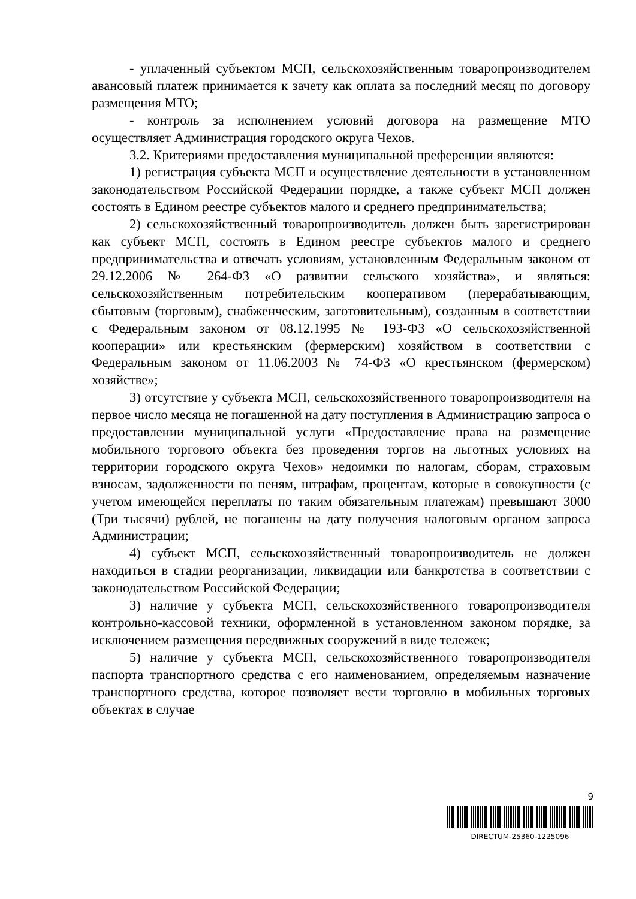- уплаченный субъектом МСП, сельскохозяйственным товаропроизводителем авансовый платеж принимается к зачету как оплата за последний месяц по договору размещения МТО;
- контроль за исполнением условий договора на размещение МТО осуществляет Администрация городского округа Чехов.
3.2. Критериями предоставления муниципальной преференции являются:
1) регистрация субъекта МСП и осуществление деятельности в установленном законодательством Российской Федерации порядке, а также субъект МСП должен состоять в Едином реестре субъектов малого и среднего предпринимательства;
2) сельскохозяйственный товаропроизводитель должен быть зарегистрирован как субъект МСП, состоять в Едином реестре субъектов малого и среднего предпринимательства и отвечать условиям, установленным Федеральным законом от 29.12.2006 № 264-ФЗ «О развитии сельского хозяйства», и являться: сельскохозяйственным потребительским кооперативом (перерабатывающим, сбытовым (торговым), снабженческим, заготовительным), созданным в соответствии с Федеральным законом от 08.12.1995 № 193-ФЗ «О сельскохозяйственной кооперации» или крестьянским (фермерским) хозяйством в соответствии с Федеральным законом от 11.06.2003 № 74-ФЗ «О крестьянском (фермерском) хозяйстве»;
3) отсутствие у субъекта МСП, сельскохозяйственного товаропроизводителя на первое число месяца не погашенной на дату поступления в Администрацию запроса о предоставлении муниципальной услуги «Предоставление права на размещение мобильного торгового объекта без проведения торгов на льготных условиях на территории городского округа Чехов» недоимки по налогам, сборам, страховым взносам, задолженности по пеням, штрафам, процентам, которые в совокупности (с учетом имеющейся переплаты по таким обязательным платежам) превышают 3000 (Три тысячи) рублей, не погашены на дату получения налоговым органом запроса Администрации;
4) субъект МСП, сельскохозяйственный товаропроизводитель не должен находиться в стадии реорганизации, ликвидации или банкротства в соответствии с законодательством Российской Федерации;
3) наличие у субъекта МСП, сельскохозяйственного товаропроизводителя контрольно-кассовой техники, оформленной в установленном законом порядке, за исключением размещения передвижных сооружений в виде тележек;
5) наличие у субъекта МСП, сельскохозяйственного товаропроизводителя паспорта транспортного средства с его наименованием, определяемым назначение транспортного средства, которое позволяет вести торговлю в мобильных торговых объектах в случае
9
DIRECTUM-25360-1225096